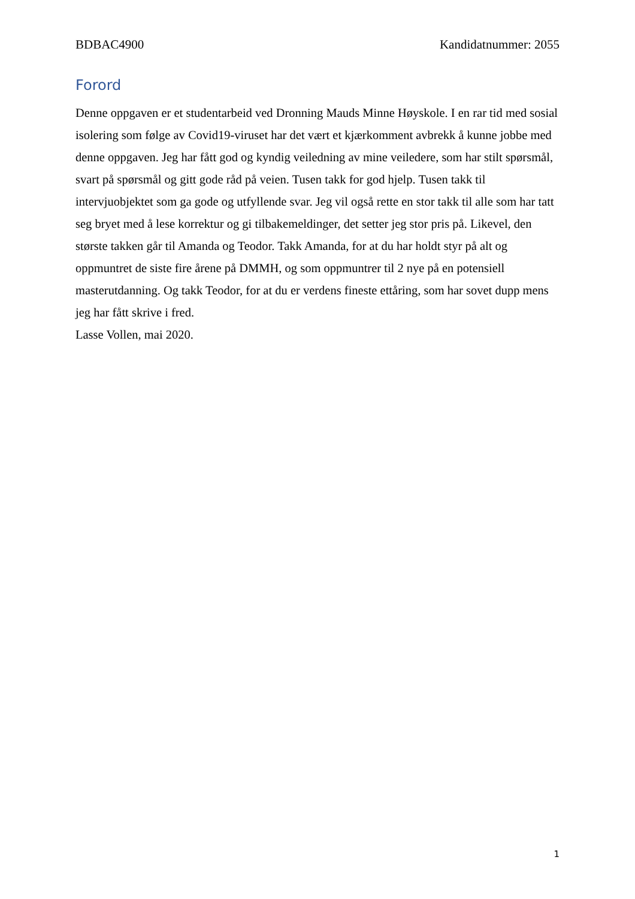BDBAC4900 Kandidatnummer: 2055
Forord
Denne oppgaven er et studentarbeid ved Dronning Mauds Minne Høyskole. I en rar tid med sosial isolering som følge av Covid19-viruset har det vært et kjærkomment avbrekk å kunne jobbe med denne oppgaven. Jeg har fått god og kyndig veiledning av mine veiledere, som har stilt spørsmål, svart på spørsmål og gitt gode råd på veien. Tusen takk for god hjelp. Tusen takk til intervjuobjektet som ga gode og utfyllende svar. Jeg vil også rette en stor takk til alle som har tatt seg bryet med å lese korrektur og gi tilbakemeldinger, det setter jeg stor pris på. Likevel, den største takken går til Amanda og Teodor. Takk Amanda, for at du har holdt styr på alt og oppmuntret de siste fire årene på DMMH, og som oppmuntrer til 2 nye på en potensiell masterutdanning. Og takk Teodor, for at du er verdens fineste ettåring, som har sovet dupp mens jeg har fått skrive i fred.
Lasse Vollen, mai 2020.
1